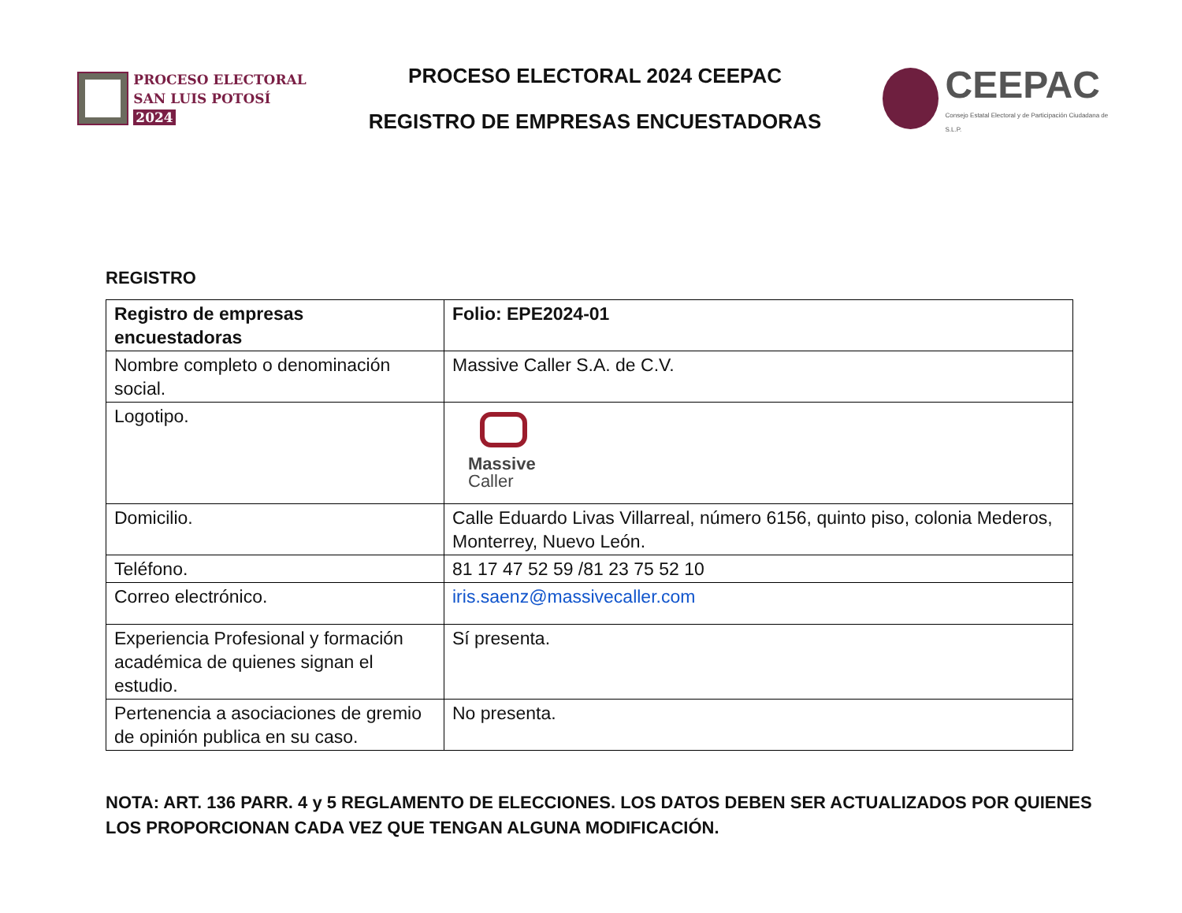PROCESO ELECTORAL
SAN LUIS POTOSÍ 2024
PROCESO ELECTORAL 2024 CEEPAC
REGISTRO DE EMPRESAS ENCUESTADORAS
CEEPAC
Consejo Estatal Electoral y de Participación Ciudadana de S.L.P.
REGISTRO
| Registro de empresas encuestadoras | Folio: EPE2024-01 |
| --- | --- |
| Nombre completo o denominación social. | Massive Caller S.A. de C.V. |
| Logotipo. | Massive Caller |
| Domicilio. | Calle Eduardo Livas Villarreal, número 6156, quinto piso, colonia Mederos, Monterrey, Nuevo León. |
| Teléfono. | 81 17 47 52 59 /81 23 75 52 10 |
| Correo electrónico. | iris.saenz@massivecaller.com |
| Experiencia Profesional y formación académica de quienes signan el estudio. | Sí presenta. |
| Pertenencia a asociaciones de gremio de opinión publica en su caso. | No presenta. |
NOTA: ART. 136 PARR. 4 y 5 REGLAMENTO DE ELECCIONES. LOS DATOS DEBEN SER ACTUALIZADOS POR QUIENES LOS PROPORCIONAN CADA VEZ QUE TENGAN ALGUNA MODIFICACIÓN.